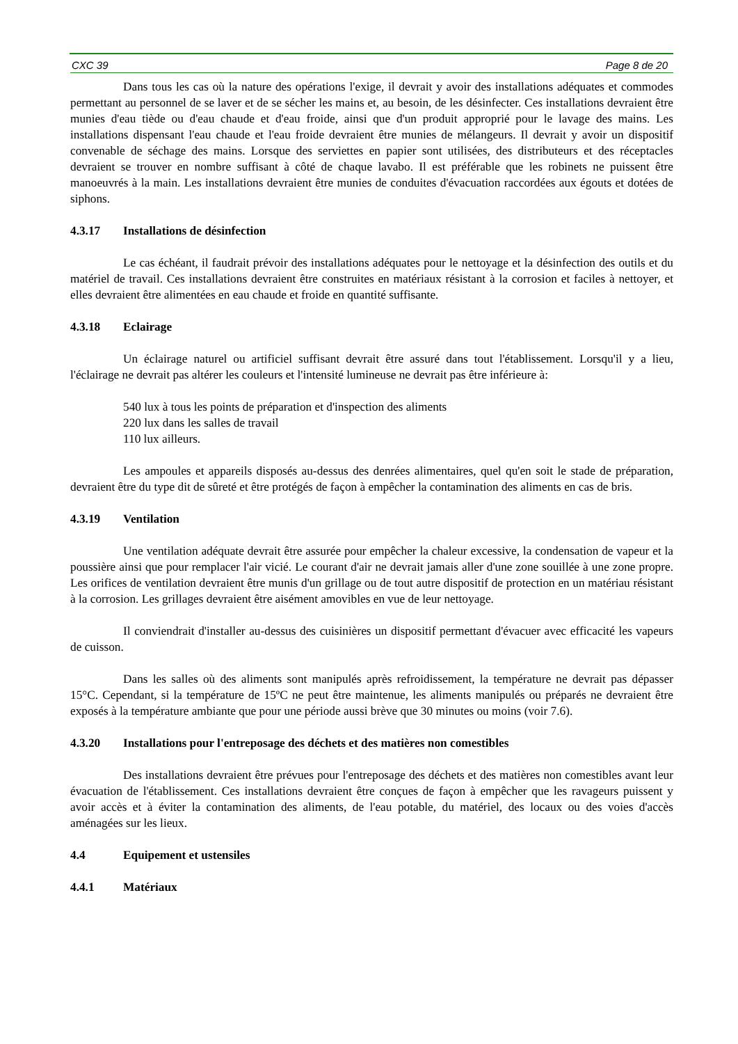CXC 39 Page 8 de 20
Dans tous les cas où la nature des opérations l'exige, il devrait y avoir des installations adéquates et commodes permettant au personnel de se laver et de se sécher les mains et, au besoin, de les désinfecter. Ces installations devraient être munies d'eau tiède ou d'eau chaude et d'eau froide, ainsi que d'un produit approprié pour le lavage des mains. Les installations dispensant l'eau chaude et l'eau froide devraient être munies de mélangeurs. Il devrait y avoir un dispositif convenable de séchage des mains. Lorsque des serviettes en papier sont utilisées, des distributeurs et des réceptacles devraient se trouver en nombre suffisant à côté de chaque lavabo. Il est préférable que les robinets ne puissent être manoeuvrés à la main. Les installations devraient être munies de conduites d'évacuation raccordées aux égouts et dotées de siphons.
4.3.17 Installations de désinfection
Le cas échéant, il faudrait prévoir des installations adéquates pour le nettoyage et la désinfection des outils et du matériel de travail. Ces installations devraient être construites en matériaux résistant à la corrosion et faciles à nettoyer, et elles devraient être alimentées en eau chaude et froide en quantité suffisante.
4.3.18 Eclairage
Un éclairage naturel ou artificiel suffisant devrait être assuré dans tout l'établissement. Lorsqu'il y a lieu, l'éclairage ne devrait pas altérer les couleurs et l'intensité lumineuse ne devrait pas être inférieure à:
540 lux à tous les points de préparation et d'inspection des aliments
220 lux dans les salles de travail
110 lux ailleurs.
Les ampoules et appareils disposés au-dessus des denrées alimentaires, quel qu'en soit le stade de préparation, devraient être du type dit de sûreté et être protégés de façon à empêcher la contamination des aliments en cas de bris.
4.3.19 Ventilation
Une ventilation adéquate devrait être assurée pour empêcher la chaleur excessive, la condensation de vapeur et la poussière ainsi que pour remplacer l'air vicié. Le courant d'air ne devrait jamais aller d'une zone souillée à une zone propre. Les orifices de ventilation devraient être munis d'un grillage ou de tout autre dispositif de protection en un matériau résistant à la corrosion. Les grillages devraient être aisément amovibles en vue de leur nettoyage.
Il conviendrait d'installer au-dessus des cuisinières un dispositif permettant d'évacuer avec efficacité les vapeurs de cuisson.
Dans les salles où des aliments sont manipulés après refroidissement, la température ne devrait pas dépasser 15°C. Cependant, si la température de 15ºC ne peut être maintenue, les aliments manipulés ou préparés ne devraient être exposés à la température ambiante que pour une période aussi brève que 30 minutes ou moins (voir 7.6).
4.3.20 Installations pour l'entreposage des déchets et des matières non comestibles
Des installations devraient être prévues pour l'entreposage des déchets et des matières non comestibles avant leur évacuation de l'établissement. Ces installations devraient être conçues de façon à empêcher que les ravageurs puissent y avoir accès et à éviter la contamination des aliments, de l'eau potable, du matériel, des locaux ou des voies d'accès aménagées sur les lieux.
4.4 Equipement et ustensiles
4.4.1 Matériaux